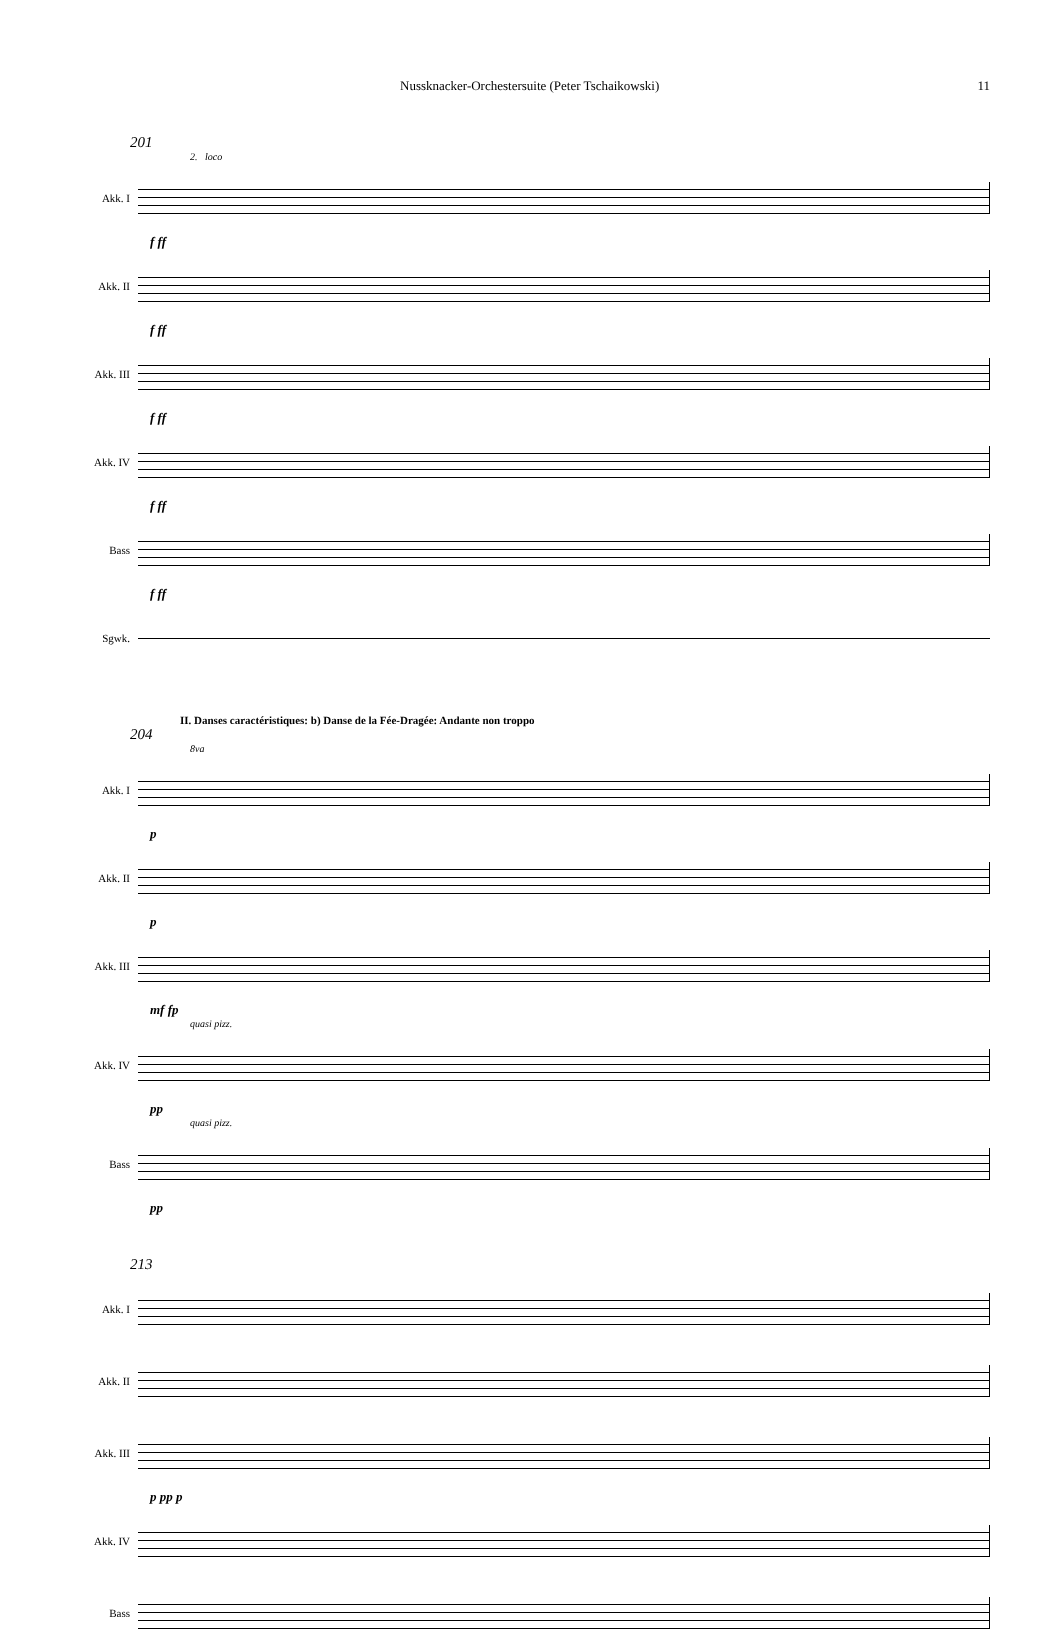Nussknacker-Orchestersuite (Peter Tschaikowski) 11
201
2. loco
Akk. I
f ff
Akk. II
f ff
Akk. III
f ff
Akk. IV
f ff
Bass
f ff
Sgwk.
II. Danses caractéristiques: b) Danse de la Fée-Dragée: Andante non troppo
204
8va
Akk. I
p
Akk. II
p
Akk. III
mf fp
quasi pizz.
Akk. IV
pp
quasi pizz.
Bass
pp
213
Akk. I
Akk. II
Akk. III
p pp p
Akk. IV
Bass